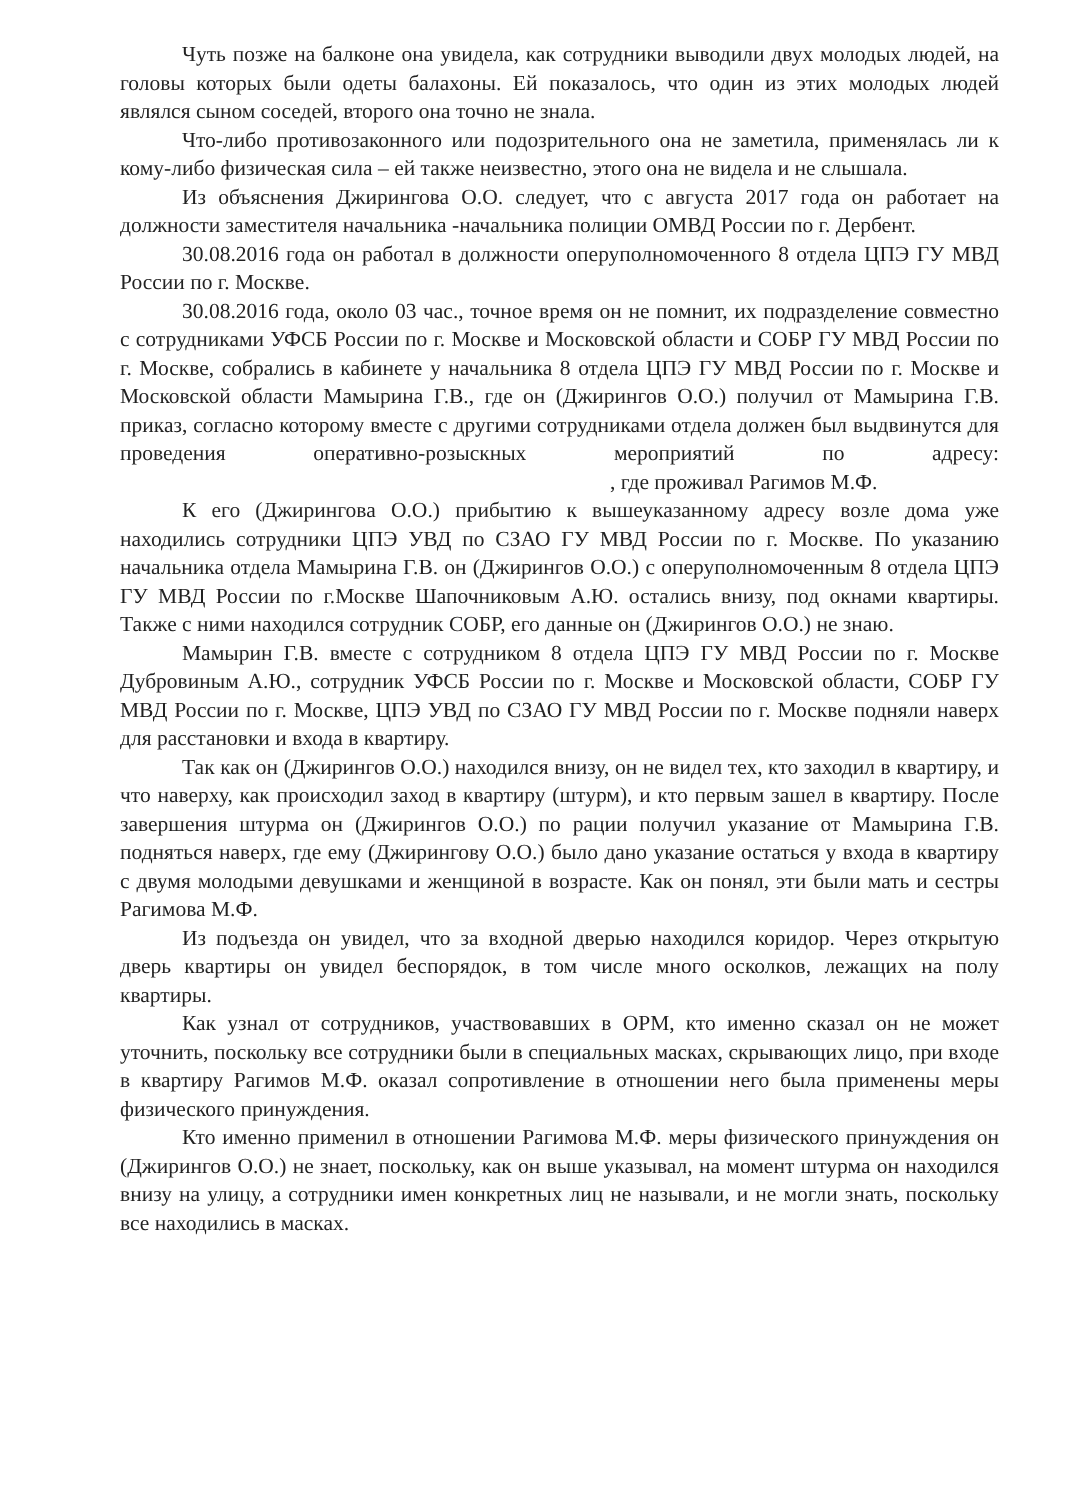Чуть позже на балконе она увидела, как сотрудники выводили двух молодых людей, на головы которых были одеты балахоны. Ей показалось, что один из этих молодых людей являлся сыном соседей, второго она точно не знала.
Что-либо противозаконного или подозрительного она не заметила, применялась ли к кому-либо физическая сила – ей также неизвестно, этого она не видела и не слышала.
Из объяснения Джирингова О.О. следует, что с августа 2017 года он работает на должности заместителя начальника -начальника полиции ОМВД России по г. Дербент.
30.08.2016 года он работал в должности оперуполномоченного 8 отдела ЦПЭ ГУ МВД России по г. Москве.
30.08.2016 года, около 03 час., точное время он не помнит, их подразделение совместно с сотрудниками УФСБ России по г. Москве и Московской области и СОБР ГУ МВД России по г. Москве, собрались в кабинете у начальника 8 отдела ЦПЭ ГУ МВД России по г. Москве и Московской области Мамырина Г.В., где он (Джирингов О.О.) получил от Мамырина Г.В. приказ, согласно которому вместе с другими сотрудниками отдела должен был выдвинутся для проведения оперативно-розыскных мероприятий по адресу: , где проживал Рагимов М.Ф.
К его (Джирингова О.О.) прибытию к вышеуказанному адресу возле дома уже находились сотрудники ЦПЭ УВД по СЗАО ГУ МВД России по г. Москве. По указанию начальника отдела Мамырина Г.В. он (Джирингов О.О.) с оперуполномоченным 8 отдела ЦПЭ ГУ МВД России по г.Москве Шапочниковым А.Ю. остались внизу, под окнами квартиры. Также с ними находился сотрудник СОБР, его данные он (Джирингов О.О.) не знаю.
Мамырин Г.В. вместе с сотрудником 8 отдела ЦПЭ ГУ МВД России по г. Москве Дубровиным А.Ю., сотрудник УФСБ России по г. Москве и Московской области, СОБР ГУ МВД России по г. Москве, ЦПЭ УВД по СЗАО ГУ МВД России по г. Москве подняли наверх для расстановки и входа в квартиру.
Так как он (Джирингов О.О.) находился внизу, он не видел тех, кто заходил в квартиру, и что наверху, как происходил заход в квартиру (штурм), и кто первым зашел в квартиру. После завершения штурма он (Джирингов О.О.) по рации получил указание от Мамырина Г.В. подняться наверх, где ему (Джирингову О.О.) было дано указание остаться у входа в квартиру с двумя молодыми девушками и женщиной в возрасте. Как он понял, эти были мать и сестры Рагимова М.Ф.
Из подъезда он увидел, что за входной дверью находился коридор. Через открытую дверь квартиры он увидел беспорядок, в том числе много осколков, лежащих на полу квартиры.
Как узнал от сотрудников, участвовавших в ОРМ, кто именно сказал он не может уточнить, поскольку все сотрудники были в специальных масках, скрывающих лицо, при входе в квартиру Рагимов М.Ф. оказал сопротивление в отношении него была применены меры физического принуждения.
Кто именно применил в отношении Рагимова М.Ф. меры физического принуждения он (Джирингов О.О.) не знает, поскольку, как он выше указывал, на момент штурма он находился внизу на улицу, а сотрудники имен конкретных лиц не называли, и не могли знать, поскольку все находились в масках.